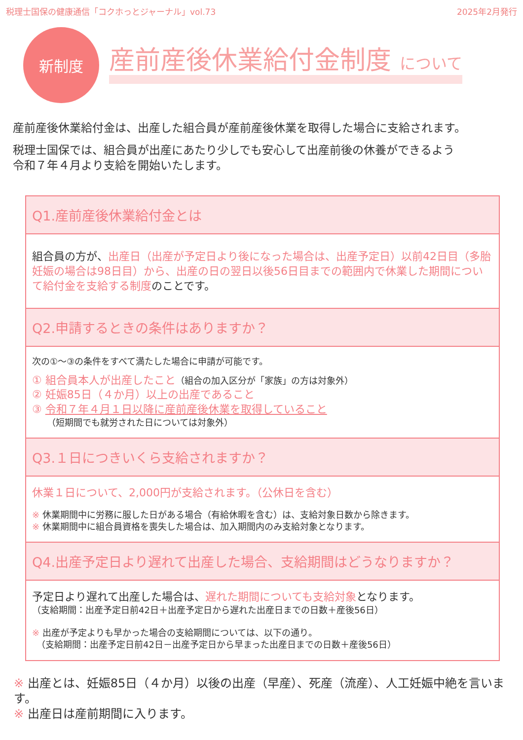税理士国保の健康通信「コクホっとジャーナル」vol.73 2025年2月発行
新制度
産前産後休業給付金制度 について
産前産後休業給付金は、出産した組合員が産前産後休業を取得した場合に支給されます。
税理士国保では、組合員が出産にあたり少しでも安心して出産前後の休養ができるよう
令和７年４月より支給を開始いたします。
Q1.産前産後休業給付金とは
組合員の方が、出産日（出産が予定日より後になった場合は、出産予定日）以前42日目（多胎妊娠の場合は98日目）から、出産の日の翌日以後56日目までの範囲内で休業した期間について給付金を支給する制度のことです。
Q2.申請するときの条件はありますか？
次の①～③の条件をすべて満たした場合に申請が可能です。
① 組合員本人が出産したこと（組合の加入区分が「家族」の方は対象外）
② 妊娠85日（４か月）以上の出産であること
③ 令和７年４月１日以降に産前産後休業を取得していること
（短期間でも就労された日については対象外）
Q3.１日につきいくら支給されますか？
休業１日について、2,000円が支給されます。（公休日を含む）
※ 休業期間中に労務に服した日がある場合（有給休暇を含む）は、支給対象日数から除きます。
※ 休業期間中に組合員資格を喪失した場合は、加入期間内のみ支給対象となります。
Q4.出産予定日より遅れて出産した場合、支給期間はどうなりますか？
予定日より遅れて出産した場合は、遅れた期間についても支給対象となります。
（支給期間：出産予定日前42日＋出産予定日から遅れた出産日までの日数＋産後56日）
※ 出産が予定よりも早かった場合の支給期間については、以下の通り。
　（支給期間：出産予定日前42日－出産予定日から早まった出産日までの日数＋産後56日）
※ 出産とは、妊娠85日（４か月）以後の出産（早産）、死産（流産）、人工妊娠中絶を言います。
※ 出産日は産前期間に入ります。